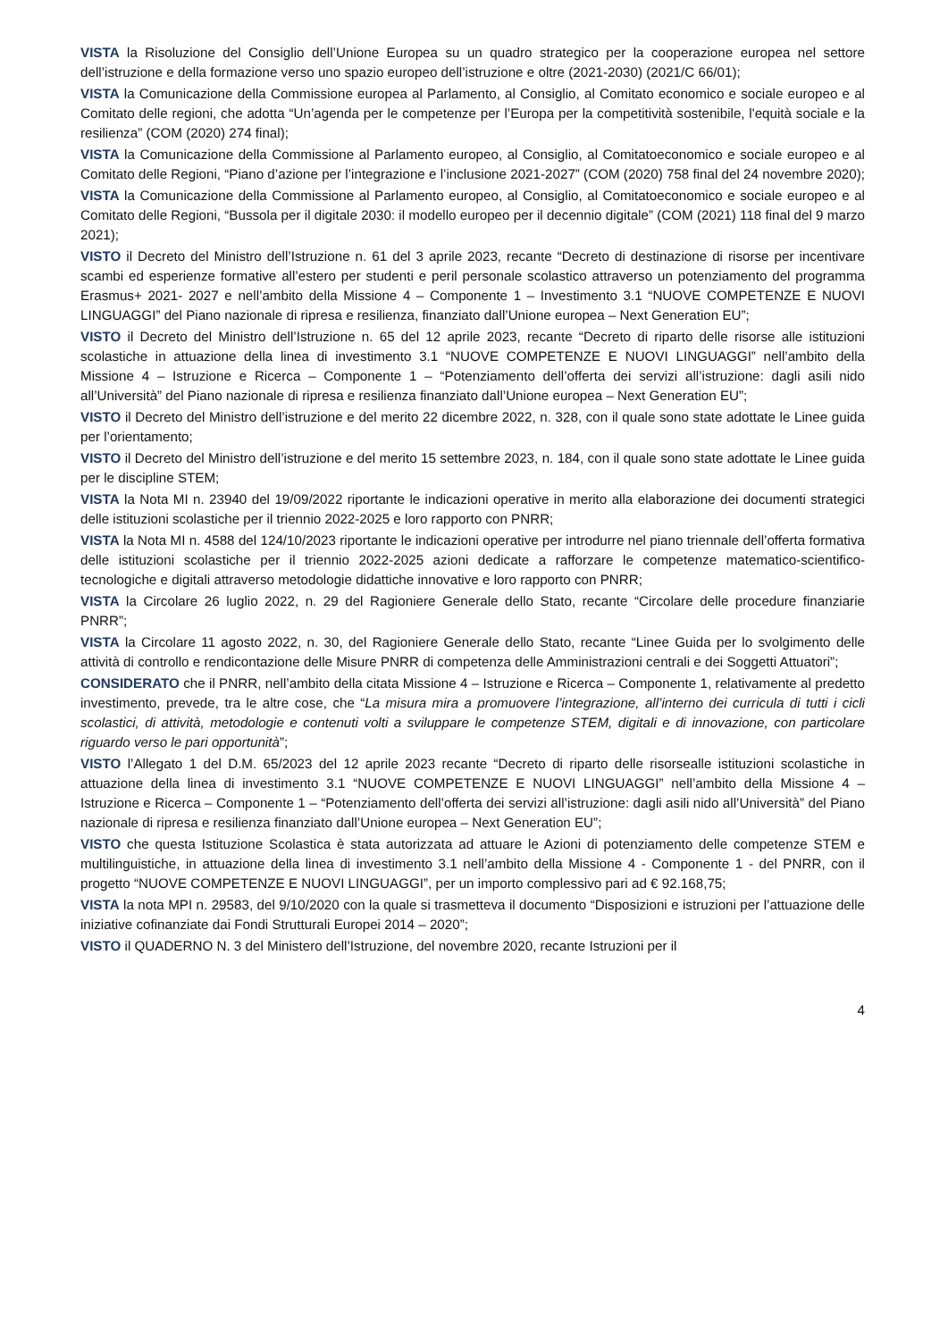VISTA la Risoluzione del Consiglio dell’Unione Europea su un quadro strategico per la cooperazione europea nel settore dell’istruzione e della formazione verso uno spazio europeo dell’istruzione e oltre (2021-2030) (2021/C 66/01);
VISTA la Comunicazione della Commissione europea al Parlamento, al Consiglio, al Comitato economico e sociale europeo e al Comitato delle regioni, che adotta “Un’agenda per le competenze per l’Europa per la competitività sostenibile, l'equità sociale e la resilienza” (COM (2020) 274 final);
VISTA la Comunicazione della Commissione al Parlamento europeo, al Consiglio, al Comitatoeconomico e sociale europeo e al Comitato delle Regioni, “Piano d’azione per l’integrazione e l’inclusione 2021-2027” (COM (2020) 758 final del 24 novembre 2020);
VISTA la Comunicazione della Commissione al Parlamento europeo, al Consiglio, al Comitatoeconomico e sociale europeo e al Comitato delle Regioni, “Bussola per il digitale 2030: il modello europeo per il decennio digitale” (COM (2021) 118 final del 9 marzo 2021);
VISTO il Decreto del Ministro dell’Istruzione n. 61 del 3 aprile 2023, recante “Decreto di destinazione di risorse per incentivare scambi ed esperienze formative all’estero per studenti e peril personale scolastico attraverso un potenziamento del programma Erasmus+ 2021- 2027 e nell’ambito della Missione 4 – Componente 1 – Investimento 3.1 “NUOVE COMPETENZE E NUOVI LINGUAGGI” del Piano nazionale di ripresa e resilienza, finanziato dall’Unione europea – Next Generation EU”;
VISTO il Decreto del Ministro dell’Istruzione n. 65 del 12 aprile 2023, recante “Decreto di riparto delle risorse alle istituzioni scolastiche in attuazione della linea di investimento 3.1 “NUOVE COMPETENZE E NUOVI LINGUAGGI” nell’ambito della Missione 4 – Istruzione e Ricerca – Componente 1 – “Potenziamento dell’offerta dei servizi all’istruzione: dagli asili nido all’Università” del Piano nazionale di ripresa e resilienza finanziato dall’Unione europea – Next Generation EU”;
VISTO il Decreto del Ministro dell’istruzione e del merito 22 dicembre 2022, n. 328, con il quale sono state adottate le Linee guida per l’orientamento;
VISTO il Decreto del Ministro dell’istruzione e del merito 15 settembre 2023, n. 184, con il quale sono state adottate le Linee guida per le discipline STEM;
VISTA la Nota MI n. 23940 del 19/09/2022 riportante le indicazioni operative in merito alla elaborazione dei documenti strategici delle istituzioni scolastiche per il triennio 2022-2025 e loro rapporto con PNRR;
VISTA la Nota MI n. 4588 del 124/10/2023 riportante le indicazioni operative per introdurre nel piano triennale dell’offerta formativa delle istituzioni scolastiche per il triennio 2022-2025 azioni dedicate a rafforzare le competenze matematico-scientifico-tecnologiche e digitali attraverso metodologie didattiche innovative e loro rapporto con PNRR;
VISTA la Circolare 26 luglio 2022, n. 29 del Ragioniere Generale dello Stato, recante “Circolare delle procedure finanziarie PNRR”;
VISTA la Circolare 11 agosto 2022, n. 30, del Ragioniere Generale dello Stato, recante “Linee Guida per lo svolgimento delle attività di controllo e rendicontazione delle Misure PNRR di competenza delle Amministrazioni centrali e dei Soggetti Attuatori”;
CONSIDERATO che il PNRR, nell’ambito della citata Missione 4 – Istruzione e Ricerca – Componente 1, relativamente al predetto investimento, prevede, tra le altre cose, che “La misura mira a promuovere l’integrazione, all’interno dei curricula di tutti i cicli scolastici, di attività, metodologie e contenuti volti a sviluppare le competenze STEM, digitali e di innovazione, con particolare riguardo verso le pari opportunità”;
VISTO l’Allegato 1 del D.M. 65/2023 del 12 aprile 2023 recante “Decreto di riparto delle risorsealle istituzioni scolastiche in attuazione della linea di investimento 3.1 “NUOVE COMPETENZE E NUOVI LINGUAGGI” nell’ambito della Missione 4 – Istruzione e Ricerca – Componente 1 – “Potenziamento dell’offerta dei servizi all’istruzione: dagli asili nido all’Università” del Piano nazionale di ripresa e resilienza finanziato dall’Unione europea – Next Generation EU”;
VISTO che questa Istituzione Scolastica è stata autorizzata ad attuare le Azioni di potenziamento delle competenze STEM e multilinguistiche, in attuazione della linea di investimento 3.1 nell’ambito della Missione 4 - Componente 1 - del PNRR, con il progetto “NUOVE COMPETENZE E NUOVI LINGUAGGI”, per un importo complessivo pari ad € 92.168,75;
VISTA la nota MPI n. 29583, del 9/10/2020 con la quale si trasmetteva il documento “Disposizioni e istruzioni per l’attuazione delle iniziative cofinanziate dai Fondi Strutturali Europei 2014 – 2020”;
VISTO il QUADERNO N. 3 del Ministero dell’Istruzione, del novembre 2020, recante Istruzioni per il
4